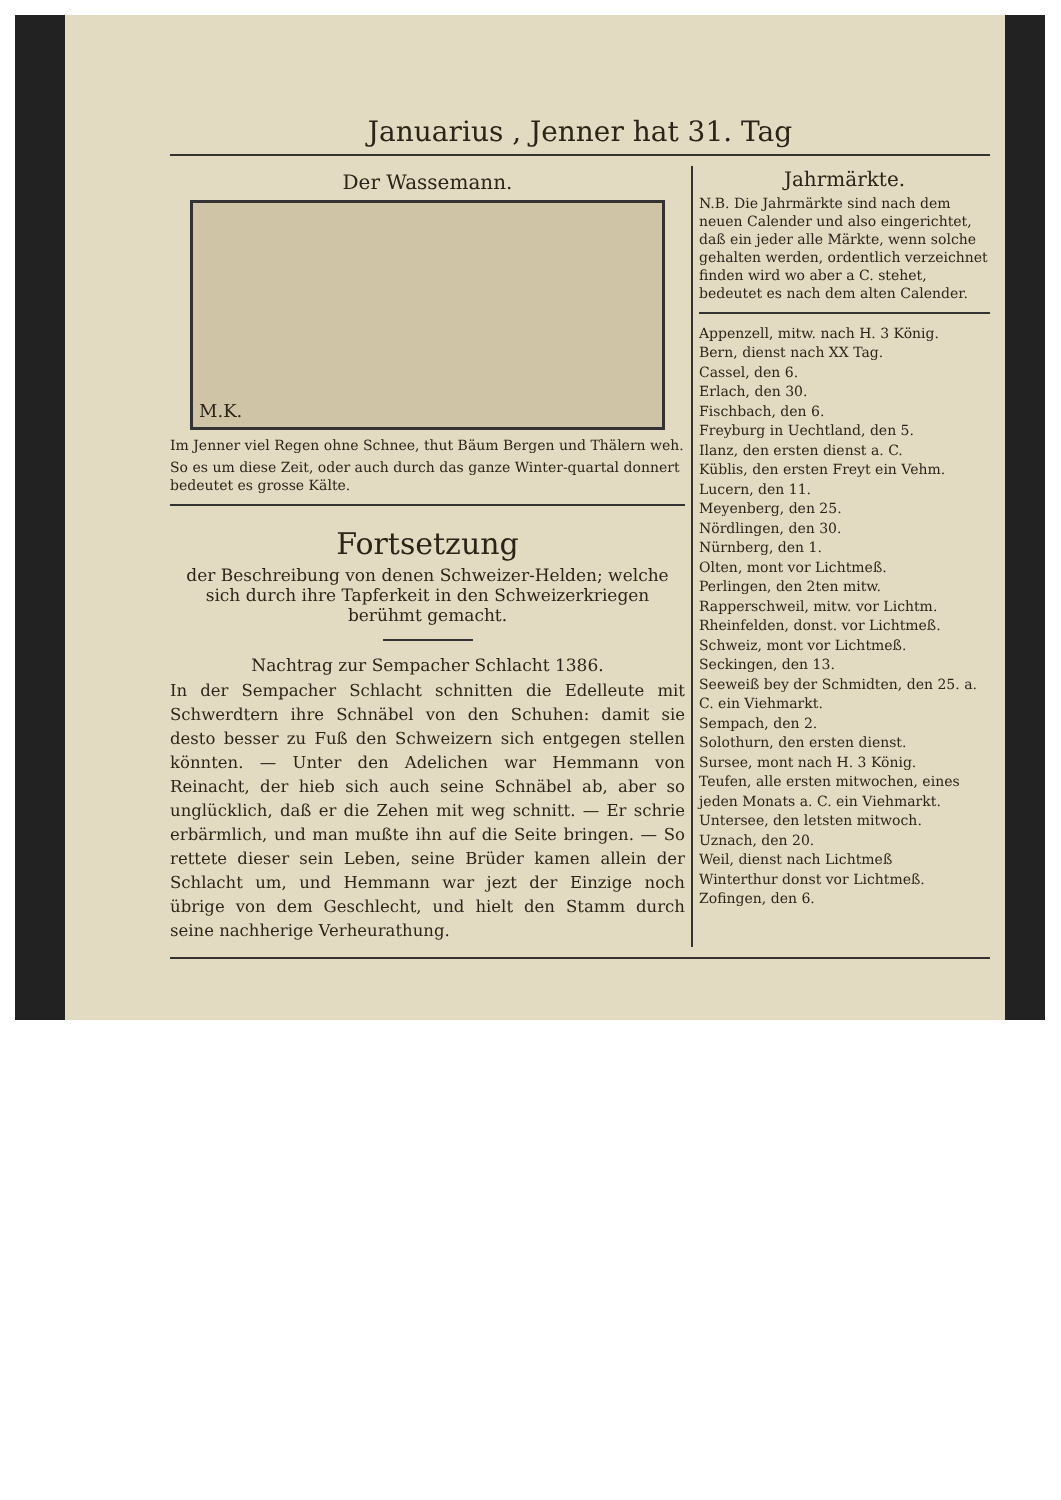Januarius , Jenner hat 31. Tag
Der Wassemann.
M.K.
Im Jenner viel Regen ohne Schnee, thut Bäum Bergen und Thälern weh.
So es um diese Zeit, oder auch durch das ganze Winter-quartal donnert bedeutet es grosse Kälte.
Fortsetzung
der Beschreibung von denen Schweizer-Helden; welche sich durch ihre Tapferkeit in den Schweizerkriegen berühmt gemacht.
Nachtrag zur Sempacher Schlacht 1386.
In der Sempacher Schlacht schnitten die Edelleute mit Schwerdtern ihre Schnäbel von den Schuhen: damit sie desto besser zu Fuß den Schweizern sich entgegen stellen könnten. — Unter den Adelichen war Hemmann von Reinacht, der hieb sich auch seine Schnäbel ab, aber so unglücklich, daß er die Zehen mit weg schnitt. — Er schrie erbärmlich, und man mußte ihn auf die Seite bringen. — So rettete dieser sein Leben, seine Brüder kamen allein der Schlacht um, und Hemmann war jezt der Einzige noch übrige von dem Geschlecht, und hielt den Stamm durch seine nachherige Verheurathung.
Jahrmärkte.
N.B. Die Jahrmärkte sind nach dem neuen Calender und also eingerichtet, daß ein jeder alle Märkte, wenn solche gehalten werden, ordentlich verzeichnet finden wird wo aber a C. stehet, bedeutet es nach dem alten Calender.
Appenzell, mitw. nach H. 3 König.
Bern, dienst nach XX Tag.
Cassel, den 6.
Erlach, den 30.
Fischbach, den 6.
Freyburg in Uechtland, den 5.
Ilanz, den ersten dienst a. C.
Küblis, den ersten Freyt ein Vehm.
Lucern, den 11.
Meyenberg, den 25.
Nördlingen, den 30.
Nürnberg, den 1.
Olten, mont vor Lichtmeß.
Perlingen, den 2ten mitw.
Rapperschweil, mitw. vor Lichtm.
Rheinfelden, donst. vor Lichtmeß.
Schweiz, mont vor Lichtmeß.
Seckingen, den 13.
Seeweiß bey der Schmidten, den 25. a. C. ein Viehmarkt.
Sempach, den 2.
Solothurn, den ersten dienst.
Sursee, mont nach H. 3 König.
Teufen, alle ersten mitwochen, eines jeden Monats a. C. ein Viehmarkt.
Untersee, den letsten mitwoch.
Uznach, den 20.
Weil, dienst nach Lichtmeß
Winterthur donst vor Lichtmeß.
Zofingen, den 6.